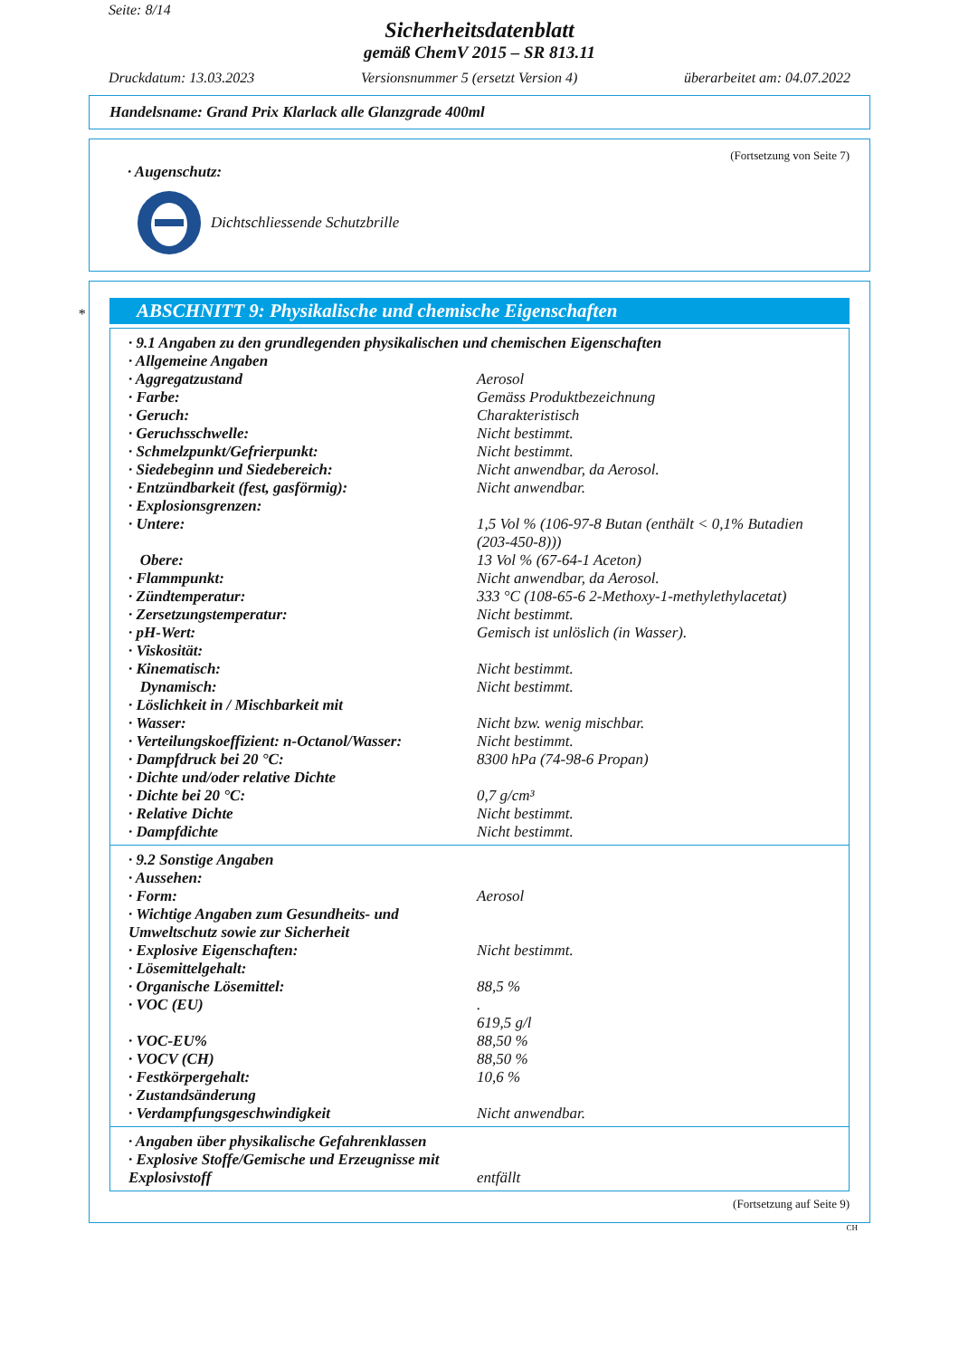Seite: 8/14
Sicherheitsdatenblatt
gemäß ChemV 2015 – SR 813.11
Druckdatum: 13.03.2023 Versionsnummer 5 (ersetzt Version 4) überarbeitet am: 04.07.2022
Handelsname: Grand Prix Klarlack alle Glanzgrade 400ml
(Fortsetzung von Seite 7)
· Augenschutz:
Dichtschliessende Schutzbrille
ABSCHNITT 9: Physikalische und chemische Eigenschaften
| · 9.1 Angaben zu den grundlegenden physikalischen und chemischen Eigenschaften | |
| · Allgemeine Angaben | |
| · Aggregatzustand | Aerosol |
| · Farbe: | Gemäss Produktbezeichnung |
| · Geruch: | Charakteristisch |
| · Geruchsschwelle: | Nicht bestimmt. |
| · Schmelzpunkt/Gefrierpunkt: | Nicht bestimmt. |
| · Siedebeginn und Siedebereich: | Nicht anwendbar, da Aerosol. |
| · Entzündbarkeit (fest, gasförmig): | Nicht anwendbar. |
| · Explosionsgrenzen: | |
| · Untere: | 1,5 Vol % (106-97-8 Butan (enthält < 0,1% Butadien (203-450-8))) |
| Obere: | 13 Vol % (67-64-1 Aceton) |
| · Flammpunkt: | Nicht anwendbar, da Aerosol. |
| · Zündtemperatur: | 333 °C (108-65-6 2-Methoxy-1-methylethylacetat) |
| · Zersetzungstemperatur: | Nicht bestimmt. |
| · pH-Wert: | Gemisch ist unlöslich (in Wasser). |
| · Viskosität: | |
| · Kinematisch: | Nicht bestimmt. |
| Dynamisch: | Nicht bestimmt. |
| · Löslichkeit in / Mischbarkeit mit | |
| · Wasser: | Nicht bzw. wenig mischbar. |
| · Verteilungskoeffizient: n-Octanol/Wasser: | Nicht bestimmt. |
| · Dampfdruck bei 20 °C: | 8300 hPa (74-98-6 Propan) |
| · Dichte und/oder relative Dichte | |
| · Dichte bei 20 °C: | 0,7 g/cm³ |
| · Relative Dichte | Nicht bestimmt. |
| · Dampfdichte | Nicht bestimmt. |
| · 9.2 Sonstige Angaben | |
| · Aussehen: | |
| · Form: | Aerosol |
| · Wichtige Angaben zum Gesundheits- und Umweltschutz sowie zur Sicherheit | |
| · Explosive Eigenschaften: | Nicht bestimmt. |
| · Lösemittelgehalt: | |
| · Organische Lösemittel: | 88,5 % |
| · VOC (EU) | . 619,5 g/l |
| · VOC-EU% | 88,50 % |
| · VOCV (CH) | 88,50 % |
| · Festkörpergehalt: | 10,6 % |
| · Zustandsänderung | |
| · Verdampfungsgeschwindigkeit | Nicht anwendbar. |
| · Angaben über physikalische Gefahrenklassen | |
| · Explosive Stoffe/Gemische und Erzeugnisse mit Explosivstoff | entfällt |
(Fortsetzung auf Seite 9)
CH
*